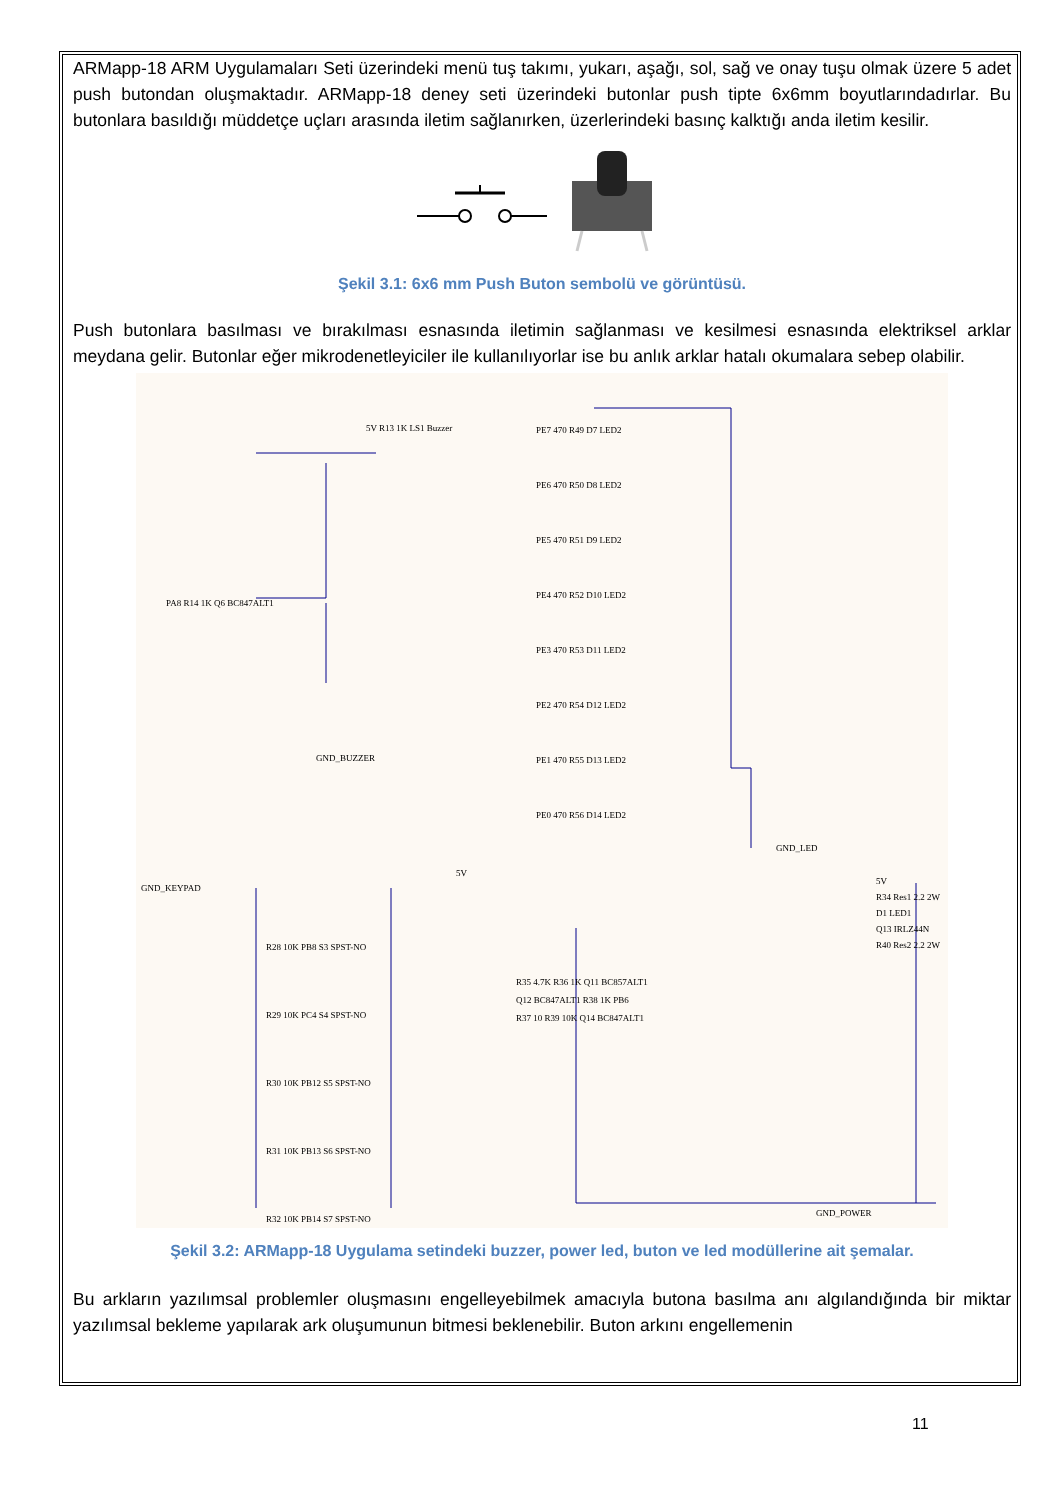ARMapp-18 ARM Uygulamaları Seti üzerindeki menü tuş takımı, yukarı, aşağı, sol, sağ ve onay tuşu olmak üzere 5 adet push butondan oluşmaktadır. ARMapp-18 deney seti üzerindeki butonlar push tipte 6x6mm boyutlarındadırlar. Bu butonlara basıldığı müddetçe uçları arasında iletim sağlanırken, üzerlerindeki basınç kalktığı anda iletim kesilir.
Şekil 3.1: 6x6 mm Push Buton sembolü ve görüntüsü.
Push butonlara basılması ve bırakılması esnasında iletimin sağlanması ve kesilmesi esnasında elektriksel arklar meydana gelir. Butonlar eğer mikrodenetleyiciler ile kullanılıyorlar ise bu anlık arklar hatalı okumalara sebep olabilir.
PA8 R14 1K Q6 BC847ALT1
5V R13 1K LS1 Buzzer
GND_BUZZER
PE7 470 R49 D7 LED2
PE6 470 R50 D8 LED2
PE5 470 R51 D9 LED2
PE4 470 R52 D10 LED2
PE3 470 R53 D11 LED2
PE2 470 R54 D12 LED2
PE1 470 R55 D13 LED2
PE0 470 R56 D14 LED2
GND_LED
GND_KEYPAD
R28 10K PB8 S3 SPST-NO
R29 10K PC4 S4 SPST-NO
R30 10K PB12 S5 SPST-NO
R31 10K PB13 S6 SPST-NO
R32 10K PB14 S7 SPST-NO
5V
R35 4.7K R36 1K Q11 BC857ALT1
Q12 BC847ALT1 R38 1K PB6
R37 10 R39 10K Q14 BC847ALT1
5V
R34 Res1 2.2 2W
D1 LED1
Q13 IRLZ44N
R40 Res2 2.2 2W
GND_POWER
Şekil 3.2: ARMapp-18 Uygulama setindeki buzzer, power led, buton ve led modüllerine ait şemalar.
Bu arkların yazılımsal problemler oluşmasını engelleyebilmek amacıyla butona basılma anı algılandığında bir miktar yazılımsal bekleme yapılarak ark oluşumunun bitmesi beklenebilir. Buton arkını engellemenin
11